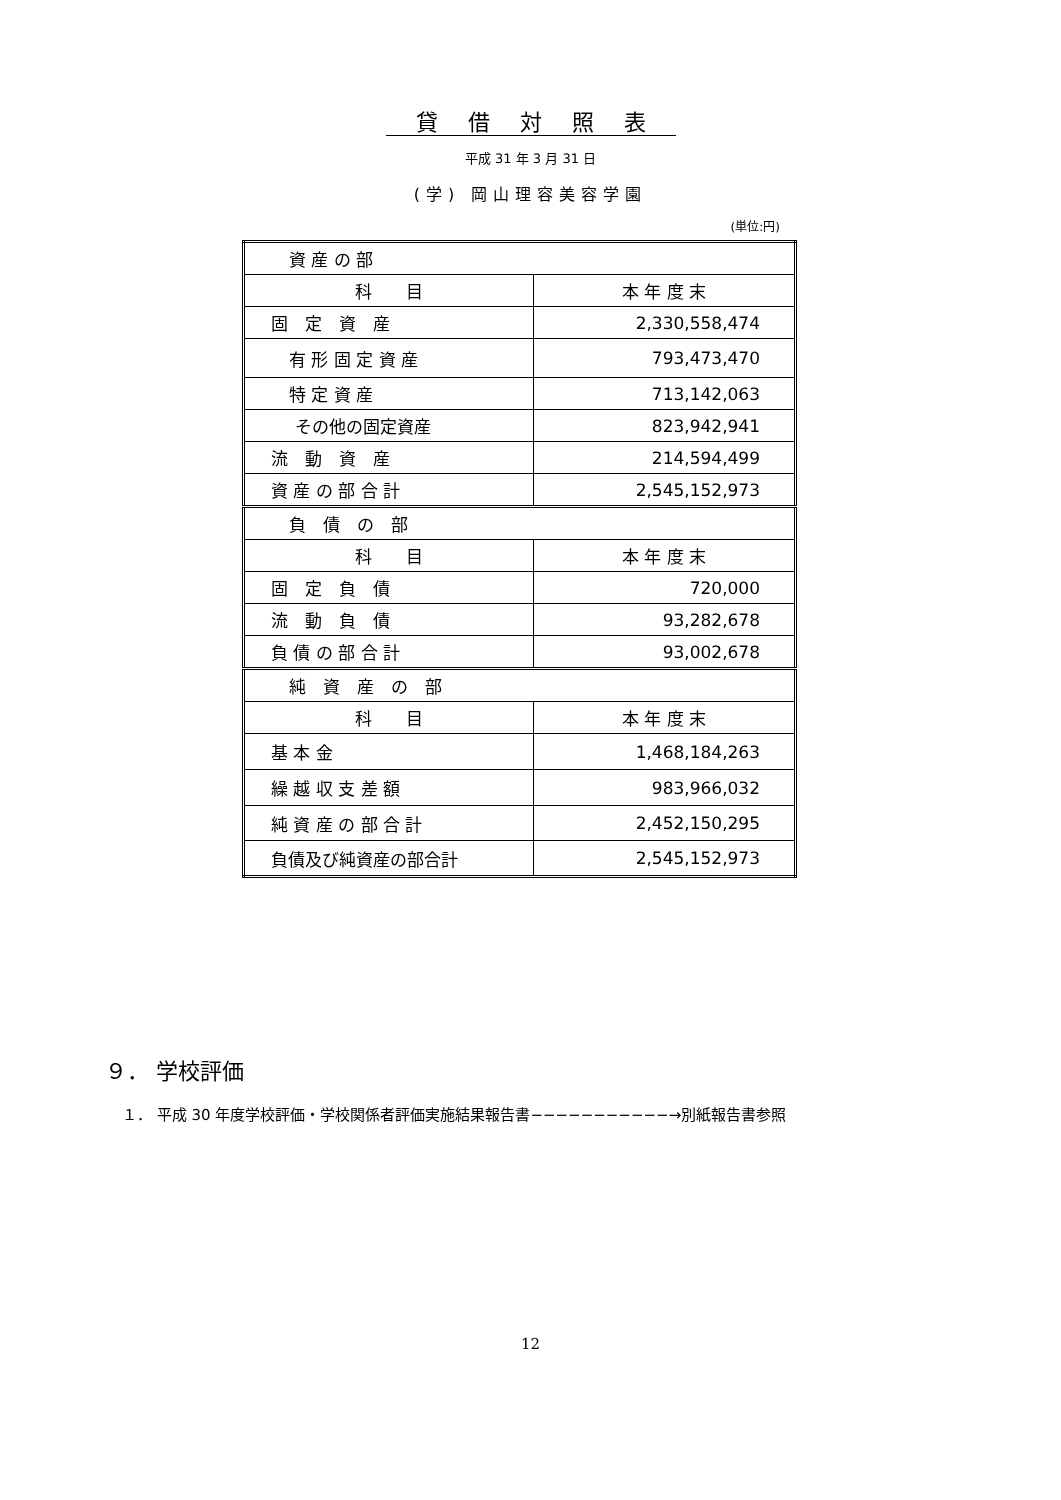貸借対照表
平成 31 年 3 月 31 日
(学) 岡山理容美容学園
(単位:円)
| 資 産 の 部 | |
| 科 目 | 本 年 度 末 |
| 固 定 資 産 | 2,330,558,474 |
| 有 形 固 定 資 産 | 793,473,470 |
| 特 定 資 産 | 713,142,063 |
| その他の固定資産 | 823,942,941 |
| 流 動 資 産 | 214,594,499 |
| 資 産 の 部 合 計 | 2,545,152,973 |
| 負 債 の 部 | |
| 科 目 | 本 年 度 末 |
| 固 定 負 債 | 720,000 |
| 流 動 負 債 | 93,282,678 |
| 負 債 の 部 合 計 | 93,002,678 |
| 純 資 産 の 部 | |
| 科 目 | 本 年 度 末 |
| 基 本 金 | 1,468,184,263 |
| 繰 越 収 支 差 額 | 983,966,032 |
| 純 資 産 の 部 合 計 | 2,452,150,295 |
| 負債及び純資産の部合計 | 2,545,152,973 |
９． 学校評価
１． 平成 30 年度学校評価・学校関係者評価実施結果報告書−−−−−−−−−−−→別紙報告書参照
12